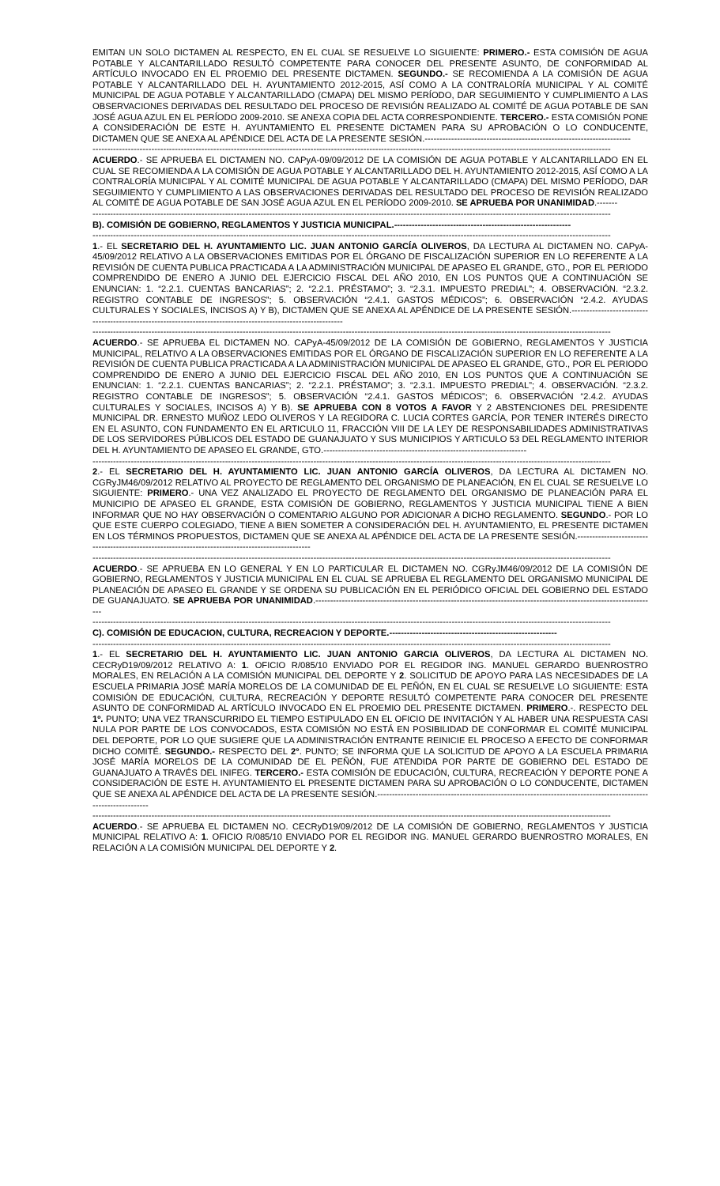EMITAN UN SOLO DICTAMEN AL RESPECTO, EN EL CUAL SE RESUELVE LO SIGUIENTE: PRIMERO.- ESTA COMISIÓN DE AGUA POTABLE Y ALCANTARILLADO RESULTÓ COMPETENTE PARA CONOCER DEL PRESENTE ASUNTO, DE CONFORMIDAD AL ARTÍCULO INVOCADO EN EL PROEMIO DEL PRESENTE DICTAMEN. SEGUNDO.- SE RECOMIENDA A LA COMISIÓN DE AGUA POTABLE Y ALCANTARILLADO DEL H. AYUNTAMIENTO 2012-2015, ASÍ COMO A LA CONTRALORÍA MUNICIPAL Y AL COMITÉ MUNICIPAL DE AGUA POTABLE Y ALCANTARILLADO (CMAPA) DEL MISMO PERÍODO, DAR SEGUIMIENTO Y CUMPLIMIENTO A LAS OBSERVACIONES DERIVADAS DEL RESULTADO DEL PROCESO DE REVISIÓN REALIZADO AL COMITÉ DE AGUA POTABLE DE SAN JOSÉ AGUA AZUL EN EL PERÍODO 2009-2010. SE ANEXA COPIA DEL ACTA CORRESPONDIENTE. TERCERO.- ESTA COMISIÓN PONE A CONSIDERACIÓN DE ESTE H. AYUNTAMIENTO EL PRESENTE DICTAMEN PARA SU APROBACIÓN O LO CONDUCENTE, DICTAMEN QUE SE ANEXA AL APÉNDICE DEL ACTA DE LA PRESENTE SESIÓN.----------------------------------------------------------------------
--------------------------------------------------------------------------------------------------------------------------------------------------------------------------------
ACUERDO.- SE APRUEBA EL DICTAMEN NO. CAPyA-09/09/2012 DE LA COMISIÓN DE AGUA POTABLE Y ALCANTARILLADO EN EL CUAL SE RECOMIENDA A LA COMISIÓN DE AGUA POTABLE Y ALCANTARILLADO DEL H. AYUNTAMIENTO 2012-2015, ASÍ COMO A LA CONTRALORÍA MUNICIPAL Y AL COMITÉ MUNICIPAL DE AGUA POTABLE Y ALCANTARILLADO (CMAPA) DEL MISMO PERÍODO, DAR SEGUIMIENTO Y CUMPLIMIENTO A LAS OBSERVACIONES DERIVADAS DEL RESULTADO DEL PROCESO DE REVISIÓN REALIZADO AL COMITÉ DE AGUA POTABLE DE SAN JOSÉ AGUA AZUL EN EL PERÍODO 2009-2010. SE APRUEBA POR UNANIMIDAD.-------
--------------------------------------------------------------------------------------------------------------------------------------------------------------------------------
B). COMISIÓN DE GOBIERNO, REGLAMENTOS Y JUSTICIA MUNICIPAL.------------------------------------------------------------
--------------------------------------------------------------------------------------------------------------------------------------------------------------------------------
1.- EL SECRETARIO DEL H. AYUNTAMIENTO LIC. JUAN ANTONIO GARCÍA OLIVEROS, DA LECTURA AL DICTAMEN NO. CAPyA-45/09/2012 RELATIVO A LA OBSERVACIONES EMITIDAS POR EL ÓRGANO DE FISCALIZACIÓN SUPERIOR EN LO REFERENTE A LA REVISIÓN DE CUENTA PUBLICA PRACTICADA A LA ADMINISTRACIÓN MUNICIPAL DE APASEO EL GRANDE, GTO., POR EL PERIODO COMPRENDIDO DE ENERO A JUNIO DEL EJERCICIO FISCAL DEL AÑO 2010, EN LOS PUNTOS QUE A CONTINUACIÓN SE ENUNCIAN: 1. “2.2.1. CUENTAS BANCARIAS”; 2. “2.2.1. PRÉSTAMO”; 3. “2.3.1. IMPUESTO PREDIAL”; 4. OBSERVACIÓN. “2.3.2. REGISTRO CONTABLE DE INGRESOS”; 5. OBSERVACIÓN “2.4.1. GASTOS MÉDICOS”; 6. OBSERVACIÓN “2.4.2. AYUDAS CULTURALES Y SOCIALES, INCISOS A) Y B), DICTAMEN QUE SE ANEXA AL APÉNDICE DE LA PRESENTE SESIÓN.---------------------------------------------------------------------------------------------------------------
--------------------------------------------------------------------------------------------------------------------------------------------------------------------------------
ACUERDO.- SE APRUEBA EL DICTAMEN NO. CAPyA-45/09/2012 DE LA COMISIÓN DE GOBIERNO, REGLAMENTOS Y JUSTICIA MUNICIPAL, RELATIVO A LA OBSERVACIONES EMITIDAS POR EL ÓRGANO DE FISCALIZACIÓN SUPERIOR EN LO REFERENTE A LA REVISIÓN DE CUENTA PUBLICA PRACTICADA A LA ADMINISTRACIÓN MUNICIPAL DE APASEO EL GRANDE, GTO., POR EL PERIODO COMPRENDIDO DE ENERO A JUNIO DEL EJERCICIO FISCAL DEL AÑO 2010, EN LOS PUNTOS QUE A CONTINUACIÓN SE ENUNCIAN: 1. “2.2.1. CUENTAS BANCARIAS”; 2. “2.2.1. PRÉSTAMO”; 3. “2.3.1. IMPUESTO PREDIAL”; 4. OBSERVACIÓN. “2.3.2. REGISTRO CONTABLE DE INGRESOS”; 5. OBSERVACIÓN “2.4.1. GASTOS MÉDICOS”; 6. OBSERVACIÓN “2.4.2. AYUDAS CULTURALES Y SOCIALES, INCISOS A) Y B). SE APRUEBA CON 8 VOTOS A FAVOR Y 2 ABSTENCIONES DEL PRESIDENTE MUNICIPAL DR. ERNESTO MUÑOZ LEDO OLIVEROS Y LA REGIDORA C. LUCIA CORTES GARCÍA, POR TENER INTERÉS DIRECTO EN EL ASUNTO, CON FUNDAMENTO EN EL ARTICULO 11, FRACCIÓN VIII DE LA LEY DE RESPONSABILIDADES ADMINISTRATIVAS DE LOS SERVIDORES PÚBLICOS DEL ESTADO DE GUANAJUATO Y SUS MUNICIPIOS Y ARTICULO 53 DEL REGLAMENTO INTERIOR DEL H. AYUNTAMIENTO DE APASEO EL GRANDE, GTO.---------------------------------------------------------------------
--------------------------------------------------------------------------------------------------------------------------------------------------------------------------------
2.- EL SECRETARIO DEL H. AYUNTAMIENTO LIC. JUAN ANTONIO GARCÍA OLIVEROS, DA LECTURA AL DICTAMEN NO. CGRyJM46/09/2012 RELATIVO AL PROYECTO DE REGLAMENTO DEL ORGANISMO DE PLANEACIÓN, EN EL CUAL SE RESUELVE LO SIGUIENTE: PRIMERO.- UNA VEZ ANALIZADO EL PROYECTO DE REGLAMENTO DEL ORGANISMO DE PLANEACIÓN PARA EL MUNICIPIO DE APASEO EL GRANDE, ESTA COMISIÓN DE GOBIERNO, REGLAMENTOS Y JUSTICIA MUNICIPAL TIENE A BIEN INFORMAR QUE NO HAY OBSERVACIÓN O COMENTARIO ALGUNO POR ADICIONAR A DICHO REGLAMENTO. SEGUNDO.- POR LO QUE ESTE CUERPO COLEGIADO, TIENE A BIEN SOMETER A CONSIDERACIÓN DEL H. AYUNTAMIENTO, EL PRESENTE DICTAMEN EN LOS TÉRMINOS PROPUESTOS, DICTAMEN QUE SE ANEXA AL APÉNDICE DEL ACTA DE LA PRESENTE SESIÓN.--------------------------------------------------------------------------------------------------
--------------------------------------------------------------------------------------------------------------------------------------------------------------------------------
ACUERDO.- SE APRUEBA EN LO GENERAL Y EN LO PARTICULAR EL DICTAMEN NO. CGRyJM46/09/2012 DE LA COMISIÓN DE GOBIERNO, REGLAMENTOS Y JUSTICIA MUNICIPAL EN EL CUAL SE APRUEBA EL REGLAMENTO DEL ORGANISMO MUNICIPAL DE PLANEACIÓN DE APASEO EL GRANDE Y SE ORDENA SU PUBLICACIÓN EN EL PERIÓDICO OFICIAL DEL GOBIERNO DEL ESTADO DE GUANAJUATO. SE APRUEBA POR UNANIMIDAD.--------------------------------------------------------------------------------------------------------------------
--------------------------------------------------------------------------------------------------------------------------------------------------------------------------------
C). COMISIÓN DE EDUCACION, CULTURA, RECREACION Y DEPORTE.---------------------------------------------------------
--------------------------------------------------------------------------------------------------------------------------------------------------------------------------------
1.- EL SECRETARIO DEL H. AYUNTAMIENTO LIC. JUAN ANTONIO GARCIA OLIVEROS, DA LECTURA AL DICTAMEN NO. CECRyD19/09/2012 RELATIVO A: 1. OFICIO R/085/10 ENVIADO POR EL REGIDOR ING. MANUEL GERARDO BUENROSTRO MORALES, EN RELACIÓN A LA COMISIÓN MUNICIPAL DEL DEPORTE Y 2. SOLICITUD DE APOYO PARA LAS NECESIDADES DE LA ESCUELA PRIMARIA JOSÉ MARÍA MORELOS DE LA COMUNIDAD DE EL PEÑÓN, EN EL CUAL SE RESUELVE LO SIGUIENTE: ESTA COMISIÓN DE EDUCACIÓN, CULTURA, RECREACIÓN Y DEPORTE RESULTÓ COMPETENTE PARA CONOCER DEL PRESENTE ASUNTO DE CONFORMIDAD AL ARTÍCULO INVOCADO EN EL PROEMIO DEL PRESENTE DICTAMEN. PRIMERO.-. RESPECTO DEL 1º. PUNTO; UNA VEZ TRANSCURRIDO EL TIEMPO ESTIPULADO EN EL OFICIO DE INVITACIÓN Y AL HABER UNA RESPUESTA CASI NULA POR PARTE DE LOS CONVOCADOS, ESTA COMISIÓN NO ESTÁ EN POSIBILIDAD DE CONFORMAR EL COMITÉ MUNICIPAL DEL DEPORTE, POR LO QUE SUGIERE QUE LA ADMINISTRACIÓN ENTRANTE REINICIE EL PROCESO A EFECTO DE CONFORMAR DICHO COMITÉ. SEGUNDO.- RESPECTO DEL 2°. PUNTO; SE INFORMA QUE LA SOLICITUD DE APOYO A LA ESCUELA PRIMARIA JOSÉ MARÍA MORELOS DE LA COMUNIDAD DE EL PEÑÓN, FUE ATENDIDA POR PARTE DE GOBIERNO DEL ESTADO DE GUANAJUATO A TRAVÉS DEL INIFEG. TERCERO.- ESTA COMISIÓN DE EDUCACIÓN, CULTURA, RECREACIÓN Y DEPORTE PONE A CONSIDERACIÓN DE ESTE H. AYUNTAMIENTO EL PRESENTE DICTAMEN PARA SU APROBACIÓN O LO CONDUCENTE, DICTAMEN QUE SE ANEXA AL APÉNDICE DEL ACTA DE LA PRESENTE SESIÓN.---------------------------------------------------------------------------------------------------------------
--------------------------------------------------------------------------------------------------------------------------------------------------------------------------------
ACUERDO.- SE APRUEBA EL DICTAMEN NO. CECRyD19/09/2012 DE LA COMISIÓN DE GOBIERNO, REGLAMENTOS Y JUSTICIA MUNICIPAL RELATIVO A: 1. OFICIO R/085/10 ENVIADO POR EL REGIDOR ING. MANUEL GERARDO BUENROSTRO MORALES, EN RELACIÓN A LA COMISIÓN MUNICIPAL DEL DEPORTE Y 2.